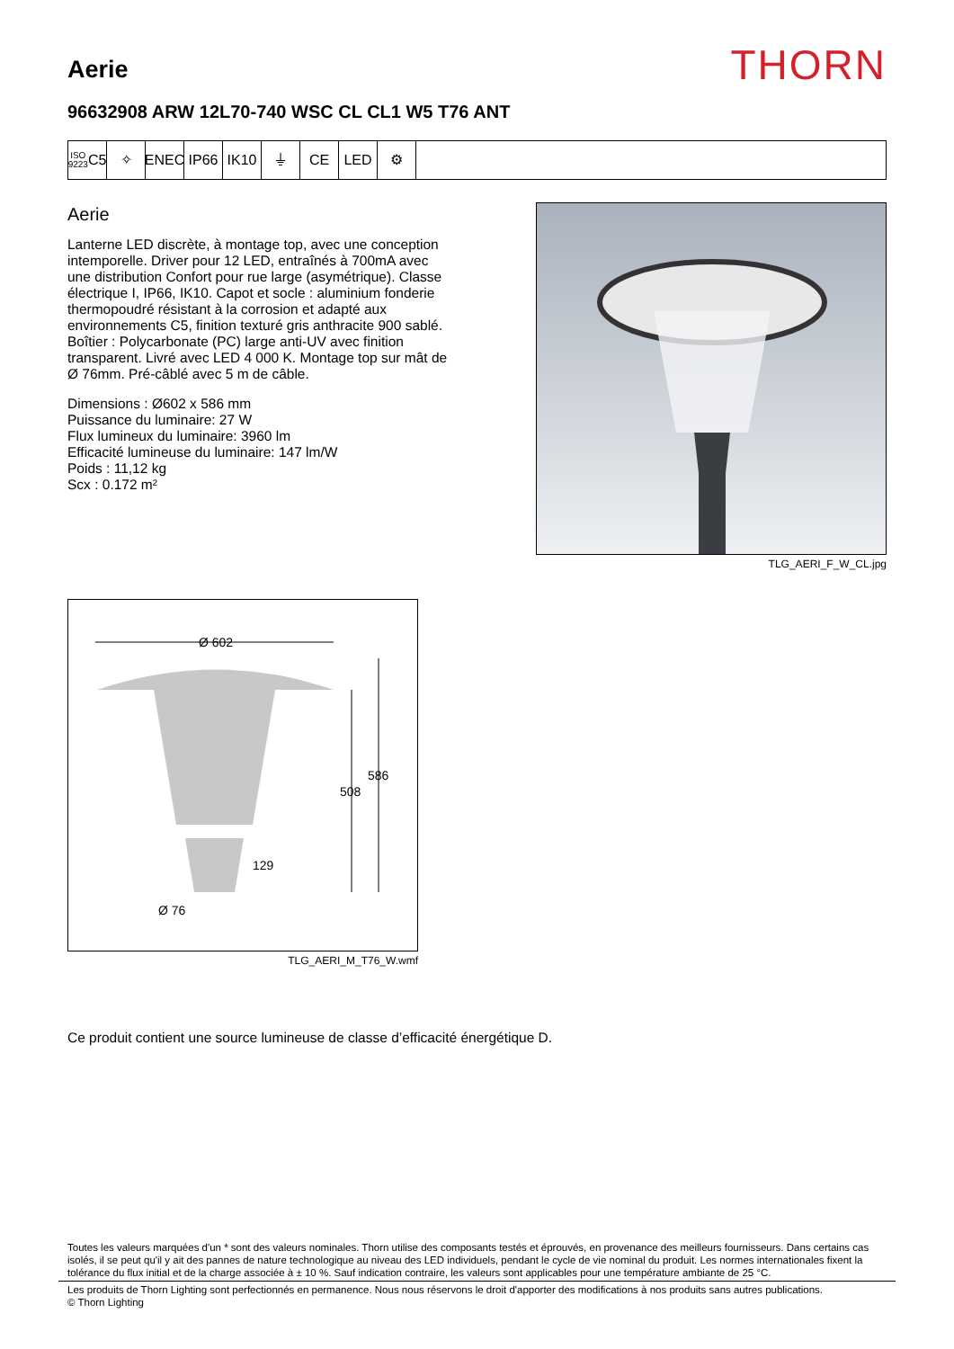Aerie
THORN
96632908 ARW 12L70-740 WSC CL CL1 W5 T76 ANT
ISO 9223
C5
✧ ENEC IP66 IK10 ⏚ CE LED ⚙
Aerie
Lanterne LED discrète, à montage top, avec une conception intemporelle. Driver pour 12 LED, entraînés à 700mA avec une distribution Confort pour rue large (asymétrique). Classe électrique I, IP66, IK10. Capot et socle : aluminium fonderie thermopoudré résistant à la corrosion et adapté aux environnements C5, finition texturé gris anthracite 900 sablé. Boîtier : Polycarbonate (PC) large anti-UV avec finition transparent. Livré avec LED 4 000 K. Montage top sur mât de Ø 76mm. Pré-câblé avec 5 m de câble.
Dimensions : Ø602 x 586 mm
Puissance du luminaire: 27 W
Flux lumineux du luminaire: 3960 lm
Efficacité lumineuse du luminaire: 147 lm/W
Poids : 11,12 kg
Scx : 0.172 m²
TLG_AERI_F_W_CL.jpg
Ø 602
586
508
129
Ø 76
TLG_AERI_M_T76_W.wmf
Ce produit contient une source lumineuse de classe d’efficacité énergétique D.
Toutes les valeurs marquées d'un * sont des valeurs nominales. Thorn utilise des composants testés et éprouvés, en provenance des meilleurs fournisseurs. Dans certains cas isolés, il se peut qu'il y ait des pannes de nature technologique au niveau des LED individuels, pendant le cycle de vie nominal du produit. Les normes internationales fixent la tolérance du flux initial et de la charge associée à ± 10 %. Sauf indication contraire, les valeurs sont applicables pour une température ambiante de 25 °C.
Les produits de Thorn Lighting sont perfectionnés en permanence. Nous nous réservons le droit d'apporter des modifications à nos produits sans autres publications.
© Thorn Lighting